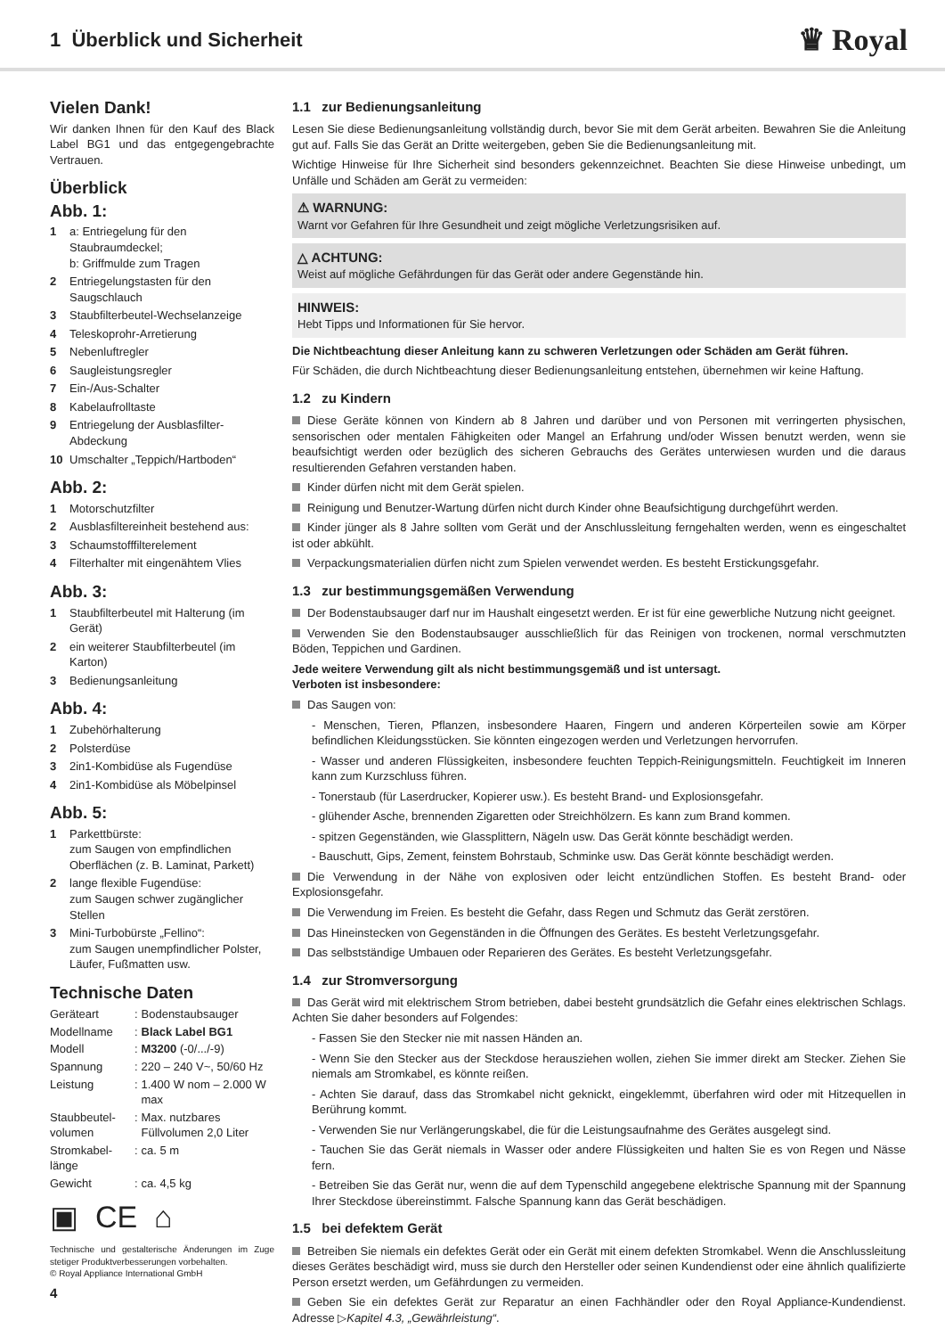1 Überblick und Sicherheit
♛ Royal
Vielen Dank!
Wir danken Ihnen für den Kauf des Black Label BG1 und das entgegengebrachte Vertrauen.
Überblick
Abb. 1:
1 a: Entriegelung für den Staubraumdeckel;
b: Griffmulde zum Tragen
2 Entriegelungstasten für den Saugschlauch
3 Staubfilterbeutel-Wechselanzeige
4 Teleskoprohr-Arretierung
5 Nebenluftregler
6 Saugleistungsregler
7 Ein-/Aus-Schalter
8 Kabelaufrolltaste
9 Entriegelung der Ausblasfilter-Abdeckung
10 Umschalter „Teppich/Hartboden“
Abb. 2:
1 Motorschutzfilter
2 Ausblasfiltereinheit bestehend aus:
3 Schaumstofffilterelement
4 Filterhalter mit eingenähtem Vlies
Abb. 3:
1 Staubfilterbeutel mit Halterung (im Gerät)
2 ein weiterer Staubfilterbeutel (im Karton)
3 Bedienungsanleitung
Abb. 4:
1 Zubehörhalterung
2 Polsterdüse
3 2in1-Kombidüse als Fugendüse
4 2in1-Kombidüse als Möbelpinsel
Abb. 5:
1 Parkettbürste:
zum Saugen von empfindlichen Oberflächen (z. B. Laminat, Parkett)
2 lange flexible Fugendüse:
zum Saugen schwer zugänglicher Stellen
3 Mini-Turbobürste „Fellino“:
zum Saugen unempfindlicher Polster, Läufer, Fußmatten usw.
Technische Daten
| Geräteart | : | Bodenstaubsauger |
| Modellname | : | Black Label BG1 |
| Modell | : | M3200 (-0/.../-9) |
| Spannung | : | 220 – 240 V~, 50/60 Hz |
| Leistung | : | 1.400 W nom – 2.000 W max |
| Staubbeutel-volumen | : | Max. nutzbares Füllvolumen 2,0 Liter |
| Stromkabel-länge | : | ca. 5 m |
| Gewicht | : | ca. 4,5 kg |
▣ CE ⌂
Technische und gestalterische Änderungen im Zuge stetiger Produktverbesserungen vorbehalten.
© Royal Appliance International GmbH
4
1.1 zur Bedienungsanleitung
Lesen Sie diese Bedienungsanleitung vollständig durch, bevor Sie mit dem Gerät arbeiten. Bewahren Sie die Anleitung gut auf. Falls Sie das Gerät an Dritte weitergeben, geben Sie die Bedienungsanleitung mit.
Wichtige Hinweise für Ihre Sicherheit sind besonders gekennzeichnet. Beachten Sie diese Hinweise unbedingt, um Unfälle und Schäden am Gerät zu vermeiden:
⚠ WARNUNG:
Warnt vor Gefahren für Ihre Gesundheit und zeigt mögliche Verletzungsrisiken auf.
△ ACHTUNG:
Weist auf mögliche Gefährdungen für das Gerät oder andere Gegenstände hin.
HINWEIS:
Hebt Tipps und Informationen für Sie hervor.
Die Nichtbeachtung dieser Anleitung kann zu schweren Verletzungen oder Schäden am Gerät führen.
Für Schäden, die durch Nichtbeachtung dieser Bedienungsanleitung entstehen, übernehmen wir keine Haftung.
1.2 zu Kindern
Diese Geräte können von Kindern ab 8 Jahren und darüber und von Personen mit verringerten physischen, sensorischen oder mentalen Fähigkeiten oder Mangel an Erfahrung und/oder Wissen benutzt werden, wenn sie beaufsichtigt werden oder bezüglich des sicheren Gebrauchs des Gerätes unterwiesen wurden und die daraus resultierenden Gefahren verstanden haben.
Kinder dürfen nicht mit dem Gerät spielen.
Reinigung und Benutzer-Wartung dürfen nicht durch Kinder ohne Beaufsichtigung durchgeführt werden.
Kinder jünger als 8 Jahre sollten vom Gerät und der Anschlussleitung ferngehalten werden, wenn es eingeschaltet ist oder abkühlt.
Verpackungsmaterialien dürfen nicht zum Spielen verwendet werden. Es besteht Erstickungsgefahr.
1.3 zur bestimmungsgemäßen Verwendung
Der Bodenstaubsauger darf nur im Haushalt eingesetzt werden. Er ist für eine gewerbliche Nutzung nicht geeignet.
Verwenden Sie den Bodenstaubsauger ausschließlich für das Reinigen von trockenen, normal verschmutzten Böden, Teppichen und Gardinen.
Jede weitere Verwendung gilt als nicht bestimmungsgemäß und ist untersagt.
Verboten ist insbesondere:
Das Saugen von:
- Menschen, Tieren, Pflanzen, insbesondere Haaren, Fingern und anderen Körperteilen sowie am Körper befindlichen Kleidungsstücken. Sie könnten eingezogen werden und Verletzungen hervorrufen.
- Wasser und anderen Flüssigkeiten, insbesondere feuchten Teppich-Reinigungsmitteln. Feuchtigkeit im Inneren kann zum Kurzschluss führen.
- Tonerstaub (für Laserdrucker, Kopierer usw.). Es besteht Brand- und Explosionsgefahr.
- glühender Asche, brennenden Zigaretten oder Streichhölzern. Es kann zum Brand kommen.
- spitzen Gegenständen, wie Glassplittern, Nägeln usw. Das Gerät könnte beschädigt werden.
- Bauschutt, Gips, Zement, feinstem Bohrstaub, Schminke usw. Das Gerät könnte beschädigt werden.
Die Verwendung in der Nähe von explosiven oder leicht entzündlichen Stoffen. Es besteht Brand- oder Explosionsgefahr.
Die Verwendung im Freien. Es besteht die Gefahr, dass Regen und Schmutz das Gerät zerstören.
Das Hineinstecken von Gegenständen in die Öffnungen des Gerätes. Es besteht Verletzungsgefahr.
Das selbstständige Umbauen oder Reparieren des Gerätes. Es besteht Verletzungsgefahr.
1.4 zur Stromversorgung
Das Gerät wird mit elektrischem Strom betrieben, dabei besteht grundsätzlich die Gefahr eines elektrischen Schlags. Achten Sie daher besonders auf Folgendes:
- Fassen Sie den Stecker nie mit nassen Händen an.
- Wenn Sie den Stecker aus der Steckdose herausziehen wollen, ziehen Sie immer direkt am Stecker. Ziehen Sie niemals am Stromkabel, es könnte reißen.
- Achten Sie darauf, dass das Stromkabel nicht geknickt, eingeklemmt, überfahren wird oder mit Hitzequellen in Berührung kommt.
- Verwenden Sie nur Verlängerungskabel, die für die Leistungsaufnahme des Gerätes ausgelegt sind.
- Tauchen Sie das Gerät niemals in Wasser oder andere Flüssigkeiten und halten Sie es von Regen und Nässe fern.
- Betreiben Sie das Gerät nur, wenn die auf dem Typenschild angegebene elektrische Spannung mit der Spannung Ihrer Steckdose übereinstimmt. Falsche Spannung kann das Gerät beschädigen.
1.5 bei defektem Gerät
Betreiben Sie niemals ein defektes Gerät oder ein Gerät mit einem defekten Stromkabel. Wenn die Anschlussleitung dieses Gerätes beschädigt wird, muss sie durch den Hersteller oder seinen Kundendienst oder eine ähnlich qualifizierte Person ersetzt werden, um Gefährdungen zu vermeiden.
Geben Sie ein defektes Gerät zur Reparatur an einen Fachhändler oder den Royal Appliance-Kundendienst. Adresse ▷Kapitel 4.3, „Gewährleistung“.